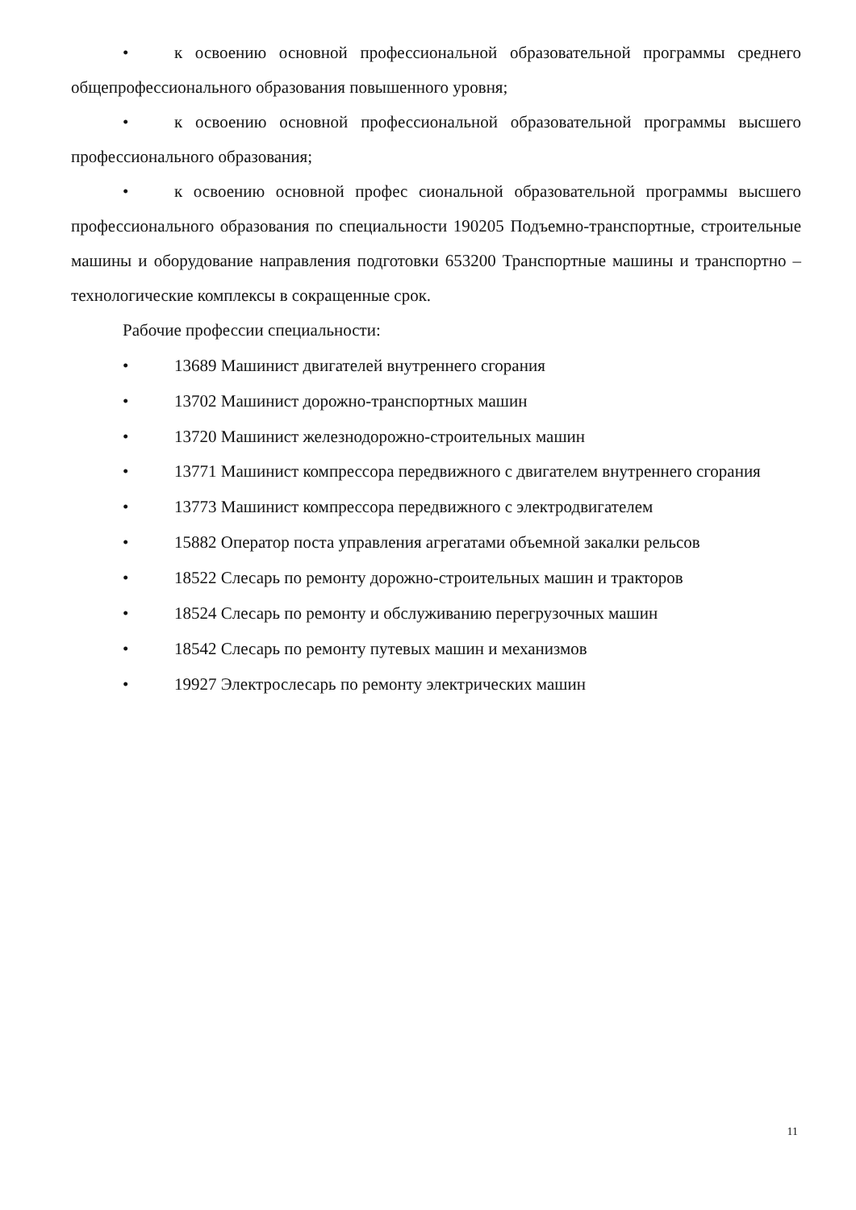• к освоению основной профессиональной образовательной программы среднего общепрофессионального образования повышенного уровня;
• к освоению основной профессиональной образовательной программы высшего профессионального образования;
• к освоению основной профес сиональной образовательной программы высшего профессионального образования по специальности 190205 Подъемно-транспортные, строительные машины и оборудование направления подготовки 653200 Транспортные машины и транспортно – технологические комплексы в сокращенные срок.
Рабочие профессии специальности:
• 13689 Машинист двигателей внутреннего сгорания
• 13702 Машинист дорожно-транспортных машин
• 13720 Машинист железнодорожно-строительных машин
• 13771 Машинист компрессора передвижного с двигателем внутреннего сгорания
• 13773 Машинист компрессора передвижного с электродвигателем
• 15882 Оператор поста управления агрегатами объемной закалки рельсов
• 18522 Слесарь по ремонту дорожно-строительных машин и тракторов
• 18524 Слесарь по ремонту и обслуживанию перегрузочных машин
• 18542 Слесарь по ремонту путевых машин и механизмов
• 19927 Электрослесарь по ремонту электрических машин
11